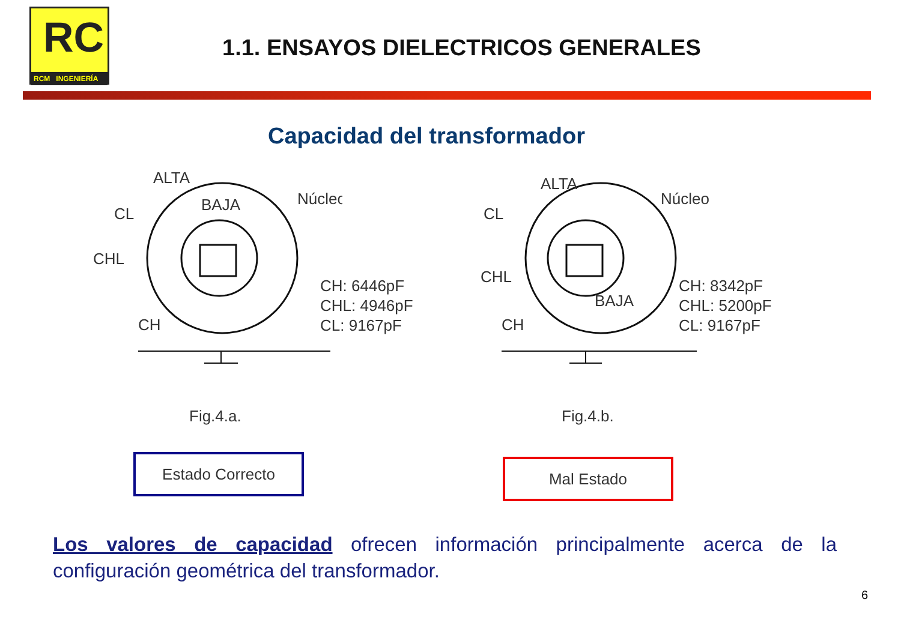RC
RCM INGENIERÍA
1.1. ENSAYOS DIELECTRICOS GENERALES
Capacidad del transformador
ALTA
BAJA
CL
CHL
CH
Núcleo
CH: 6446pF
CHL: 4946pF
CL: 9167pF
Fig.4.a.
ALTA
CL
CHL
BAJA
CH
Núcleo
CH: 8342pF
CHL: 5200pF
CL: 9167pF
Fig.4.b.
Estado Correcto Mal Estado
Los valores de capacidad ofrecen información principalmente acerca de la configuración geométrica del transformador.
6